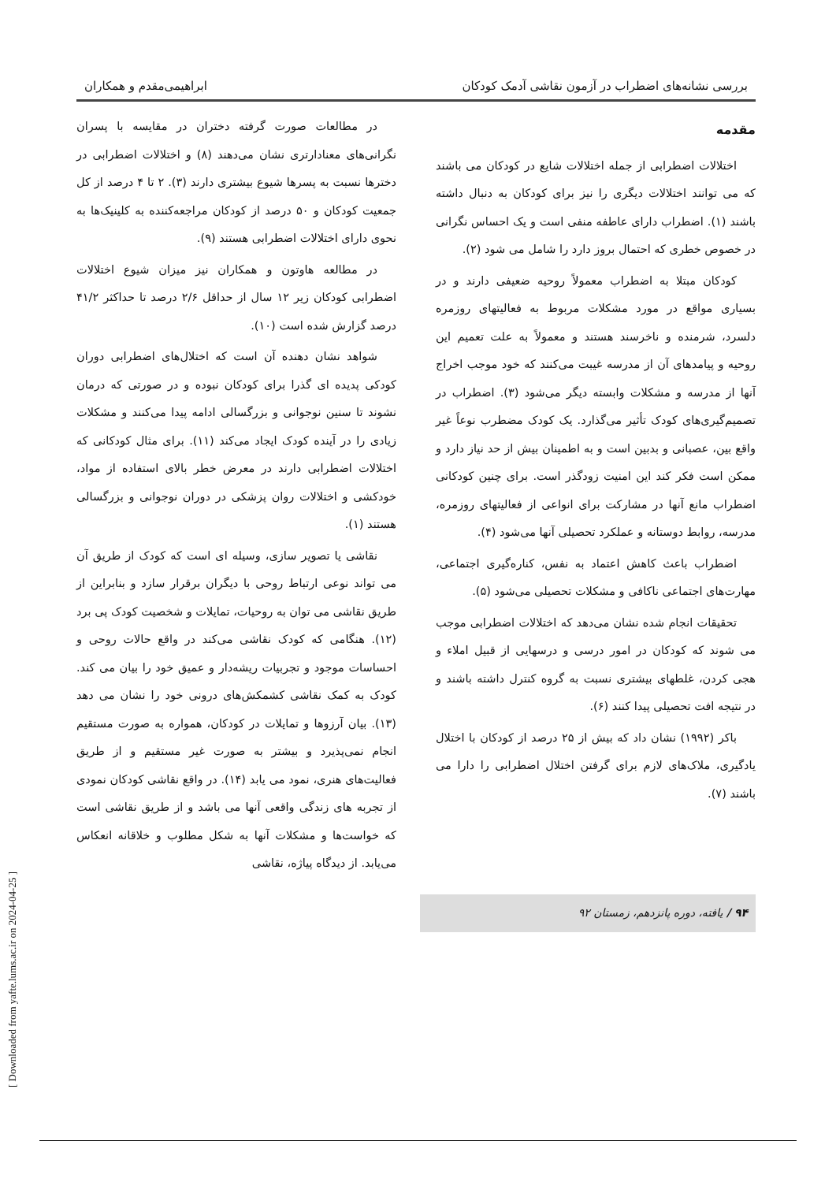بررسی نشانه‌های اضطراب در آزمون نقاشی آدمک کودکان ابراهیمی‌مقدم و همکاران
مقدمه
اختلالات اضطرابی از جمله اختلالات شایع در کودکان می باشند که می توانند اختلالات دیگری را نیز برای کودکان به دنبال داشته باشند (۱). اضطراب دارای عاطفه منفی است و یک احساس نگرانی در خصوص خطری که احتمال بروز دارد را شامل می شود (۲).
کودکان مبتلا به اضطراب معمولاً روحیه ضعیفی دارند و در بسیاری مواقع در مورد مشکلات مربوط به فعالیتهای روزمره دلسرد، شرمنده و ناخرسند هستند و معمولاً به علت تعمیم این روحیه و پیامدهای آن از مدرسه غیبت می‌کنند که خود موجب اخراج آنها از مدرسه و مشکلات وابسته دیگر می‌شود (۳). اضطراب در تصمیم‌گیری‌های کودک تأثیر می‌گذارد. یک کودک مضطرب نوعاً غیر واقع بین، عصبانی و بدبین است و به اطمینان بیش از حد نیاز دارد و ممکن است فکر کند این امنیت زودگذر است. برای چنین کودکانی اضطراب مانع آنها در مشارکت برای انواعی از فعالیتهای روزمره، مدرسه، روابط دوستانه و عملکرد تحصیلی آنها می‌شود (۴).
اضطراب باعث کاهش اعتماد به نفس، کناره‌گیری اجتماعی، مهارت‌های اجتماعی ناکافی و مشکلات تحصیلی می‌شود (۵).
تحقیقات انجام شده نشان می‌دهد که اختلالات اضطرابی موجب می شوند که کودکان در امور درسی و درسهایی از قبیل املاء و هجی کردن، غلطهای بیشتری نسبت به گروه کنترل داشته باشند و در نتیجه افت تحصیلی پیدا کنند (۶).
باکر (۱۹۹۲) نشان داد که بیش از ۲۵ درصد از کودکان با اختلال یادگیری، ملاک‌های لازم برای گرفتن اختلال اضطرابی را دارا می باشند (۷).
۹۴ / یافته، دوره پانزدهم، زمستان ۹۲
در مطالعات صورت گرفته دختران در مقایسه با پسران نگرانی‌های معنادارتری نشان می‌دهند (۸) و اختلالات اضطرابی در دخترها نسبت به پسرها شیوع بیشتری دارند (۳). ۲ تا ۴ درصد از کل جمعیت کودکان و ۵۰ درصد از کودکان مراجعه‌کننده به کلینیک‌ها به نحوی دارای اختلالات اضطرابی هستند (۹).
در مطالعه هاوتون و همکاران نیز میزان شیوع اختلالات اضطرابی کودکان زیر ۱۲ سال از حداقل ۲/۶ درصد تا حداکثر ۴۱/۲ درصد گزارش شده است (۱۰).
شواهد نشان دهنده آن است که اختلال‌های اضطرابی دوران کودکی پدیده ای گذرا برای کودکان نبوده و در صورتی که درمان نشوند تا سنین نوجوانی و بزرگسالی ادامه پیدا می‌کنند و مشکلات زیادی را در آینده کودک ایجاد می‌کند (۱۱). برای مثال کودکانی که اختلالات اضطرابی دارند در معرض خطر بالای استفاده از مواد، خودکشی و اختلالات روان پزشکی در دوران نوجوانی و بزرگسالی هستند (۱).
نقاشی یا تصویر سازی، وسیله ای است که کودک از طریق آن می تواند نوعی ارتباط روحی با دیگران برقرار سازد و بنابراین از طریق نقاشی می توان به روحیات، تمایلات و شخصیت کودک پی برد (۱۲). هنگامی که کودک نقاشی می‌کند در واقع حالات روحی و احساسات موجود و تجربیات ریشه‌دار و عمیق خود را بیان می کند. کودک به کمک نقاشی کشمکش‌های درونی خود را نشان می دهد (۱۳). بیان آرزوها و تمایلات در کودکان، همواره به صورت مستقیم انجام نمی‌پذیرد و بیشتر به صورت غیر مستقیم و از طریق فعالیت‌های هنری، نمود می یابد (۱۴). در واقع نقاشی کودکان نمودی از تجربه های زندگی واقعی آنها می باشد و از طریق نقاشی است که خواست‌ها و مشکلات آنها به شکل مطلوب و خلاقانه انعکاس می‌یابد. از دیدگاه پیاژه، نقاشی
[ Downloaded from yafte.lums.ac.ir on 2024-04-25 ]